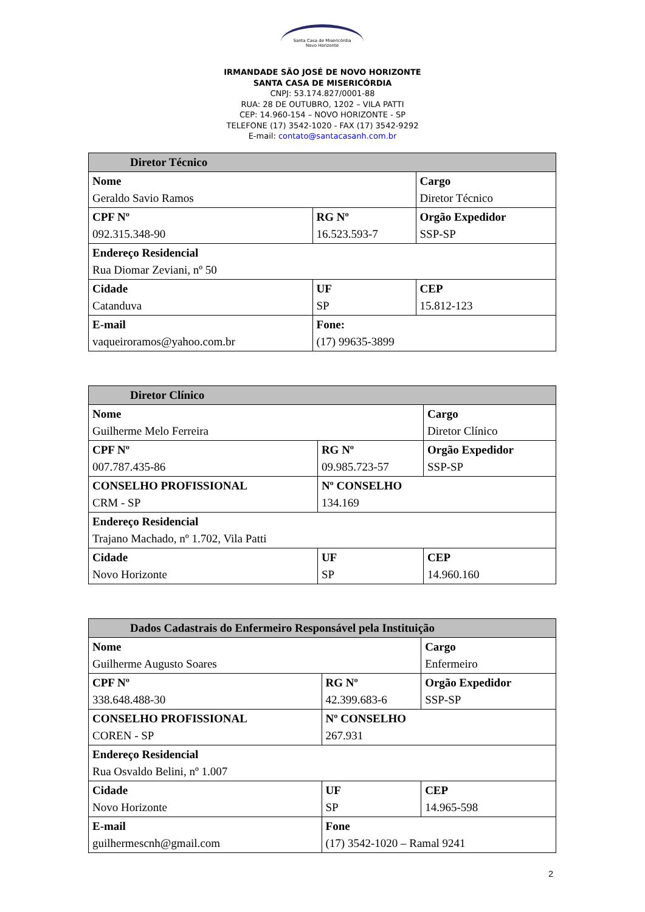Santa Casa de Misericórdia
Novo Horizonte
IRMANDADE SÃO JOSÉ DE NOVO HORIZONTE
SANTA CASA DE MISERICÓRDIA
CNPJ: 53.174.827/0001-88
RUA: 28 DE OUTUBRO, 1202 – VILA PATTI
CEP: 14.960-154 – NOVO HORIZONTE - SP
TELEFONE (17) 3542-1020 - FAX (17) 3542-9292
E-mail: contato@santacasanh.com.br
| Diretor Técnico | | | |
| --- | --- | --- | --- |
| Nome Geraldo Savio Ramos | | | Cargo Diretor Técnico |
| CPF Nº 092.315.348-90 | | RG Nº 16.523.593-7 | Orgão Expedidor SSP-SP |
| Endereço Residencial Rua Diomar Zeviani, nº 50 | | | |
| Cidade Catanduva | UF SP | | CEP 15.812-123 |
| E-mail vaqueiroramos@yahoo.com.br | Fone: (17) 99635-3899 | | |
| Diretor Clínico | | |
| --- | --- | --- |
| Nome Guilherme Melo Ferreira | | Cargo Diretor Clínico |
| CPF Nº 007.787.435-86 | RG Nº 09.985.723-57 | Orgão Expedidor SSP-SP |
| CONSELHO PROFISSIONAL CRM - SP | Nº CONSELHO 134.169 | |
| Endereço Residencial Trajano Machado, nº 1.702, Vila Patti | | |
| Cidade Novo Horizonte | UF SP | CEP 14.960.160 |
| Dados Cadastrais do Enfermeiro Responsável pela Instituição | | |
| --- | --- | --- |
| Nome Guilherme Augusto Soares | | Cargo Enfermeiro |
| CPF Nº 338.648.488-30 | RG Nº 42.399.683-6 | Orgão Expedidor SSP-SP |
| CONSELHO PROFISSIONAL COREN - SP | Nº CONSELHO 267.931 | |
| Endereço Residencial Rua Osvaldo Belini, nº 1.007 | | |
| Cidade Novo Horizonte | UF SP | CEP 14.965-598 |
| E-mail guilhermescnh@gmail.com | Fone (17) 3542-1020 – Ramal 9241 | |
2